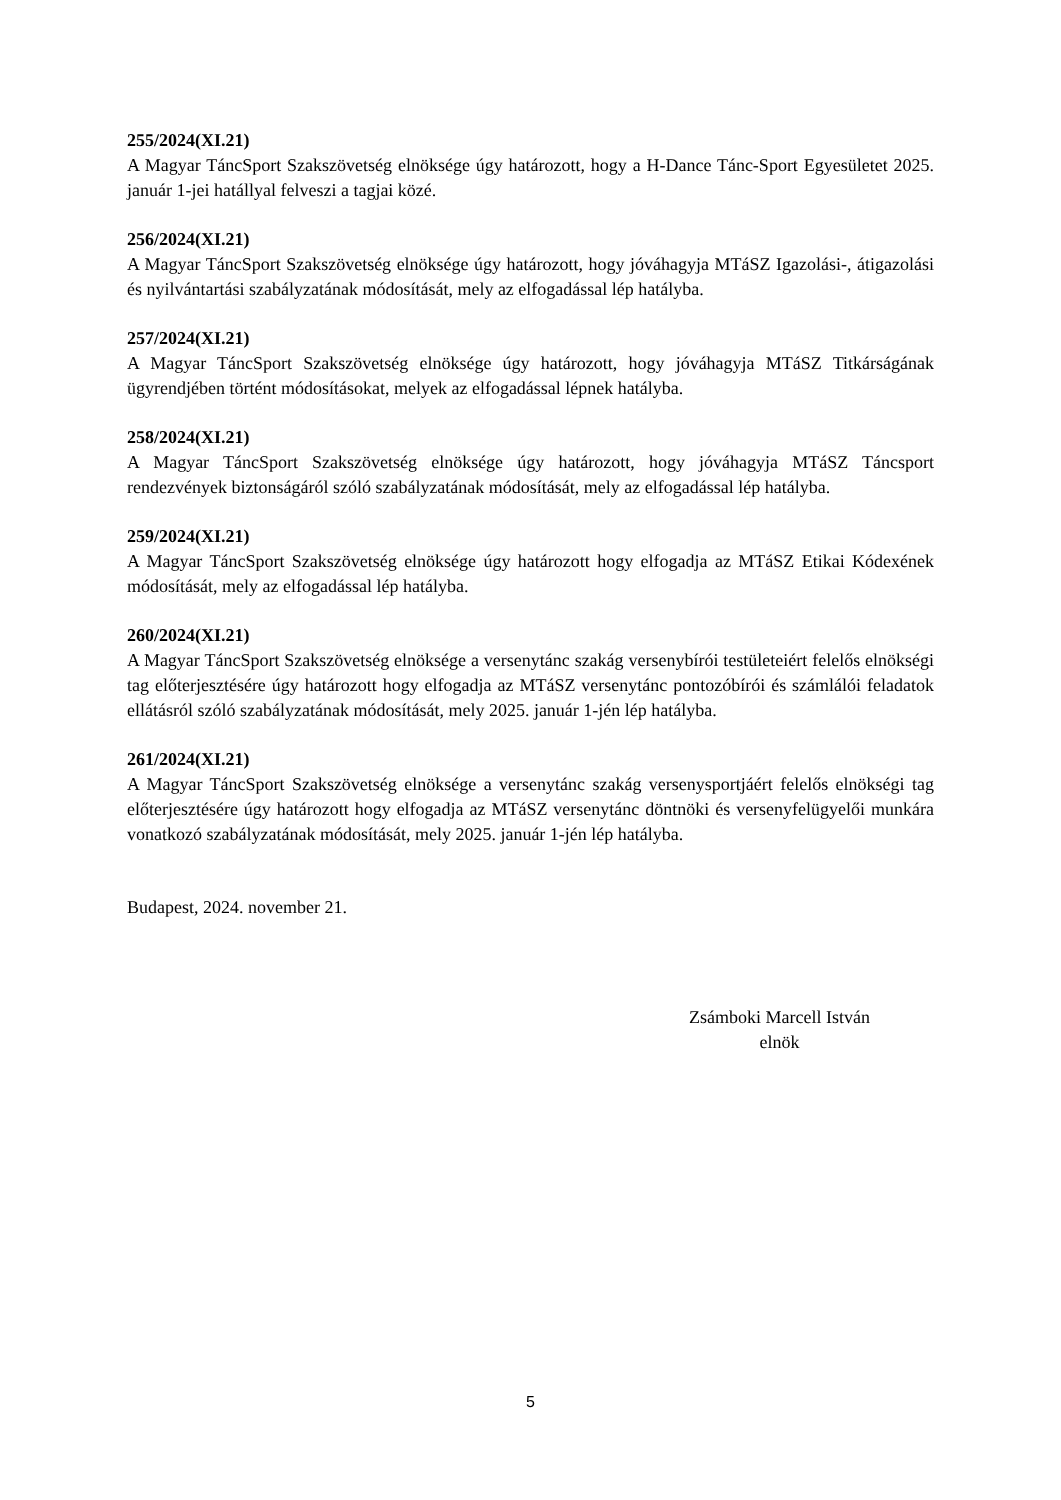255/2024(XI.21)
A Magyar TáncSport Szakszövetség elnöksége úgy határozott, hogy a H-Dance Tánc-Sport Egyesületet 2025. január 1-jei hatállyal felveszi a tagjai közé.
256/2024(XI.21)
A Magyar TáncSport Szakszövetség elnöksége úgy határozott, hogy jóváhagyja MTáSZ Igazolási-, átigazolási és nyilvántartási szabályzatának módosítását, mely az elfogadással lép hatályba.
257/2024(XI.21)
A Magyar TáncSport Szakszövetség elnöksége úgy határozott, hogy jóváhagyja MTáSZ Titkárságának ügyrendjében történt módosításokat, melyek az elfogadással lépnek hatályba.
258/2024(XI.21)
A Magyar TáncSport Szakszövetség elnöksége úgy határozott, hogy jóváhagyja MTáSZ Táncsport rendezvények biztonságáról szóló szabályzatának módosítását, mely az elfogadással lép hatályba.
259/2024(XI.21)
A Magyar TáncSport Szakszövetség elnöksége úgy határozott hogy elfogadja az MTáSZ Etikai Kódexének módosítását, mely az elfogadással lép hatályba.
260/2024(XI.21)
A Magyar TáncSport Szakszövetség elnöksége a versenytánc szakág versenybírói testületeiért felelős elnökségi tag előterjesztésére úgy határozott hogy elfogadja az MTáSZ versenytánc pontozóbírói és számlálói feladatok ellátásról szóló szabályzatának módosítását, mely 2025. január 1-jén lép hatályba.
261/2024(XI.21)
A Magyar TáncSport Szakszövetség elnöksége a versenytánc szakág versenysportjáért felelős elnökségi tag előterjesztésére úgy határozott hogy elfogadja az MTáSZ versenytánc döntnöki és versenyfelügyelői munkára vonatkozó szabályzatának módosítását, mely 2025. január 1-jén lép hatályba.
Budapest, 2024. november 21.
Zsámboki Marcell István
elnök
5